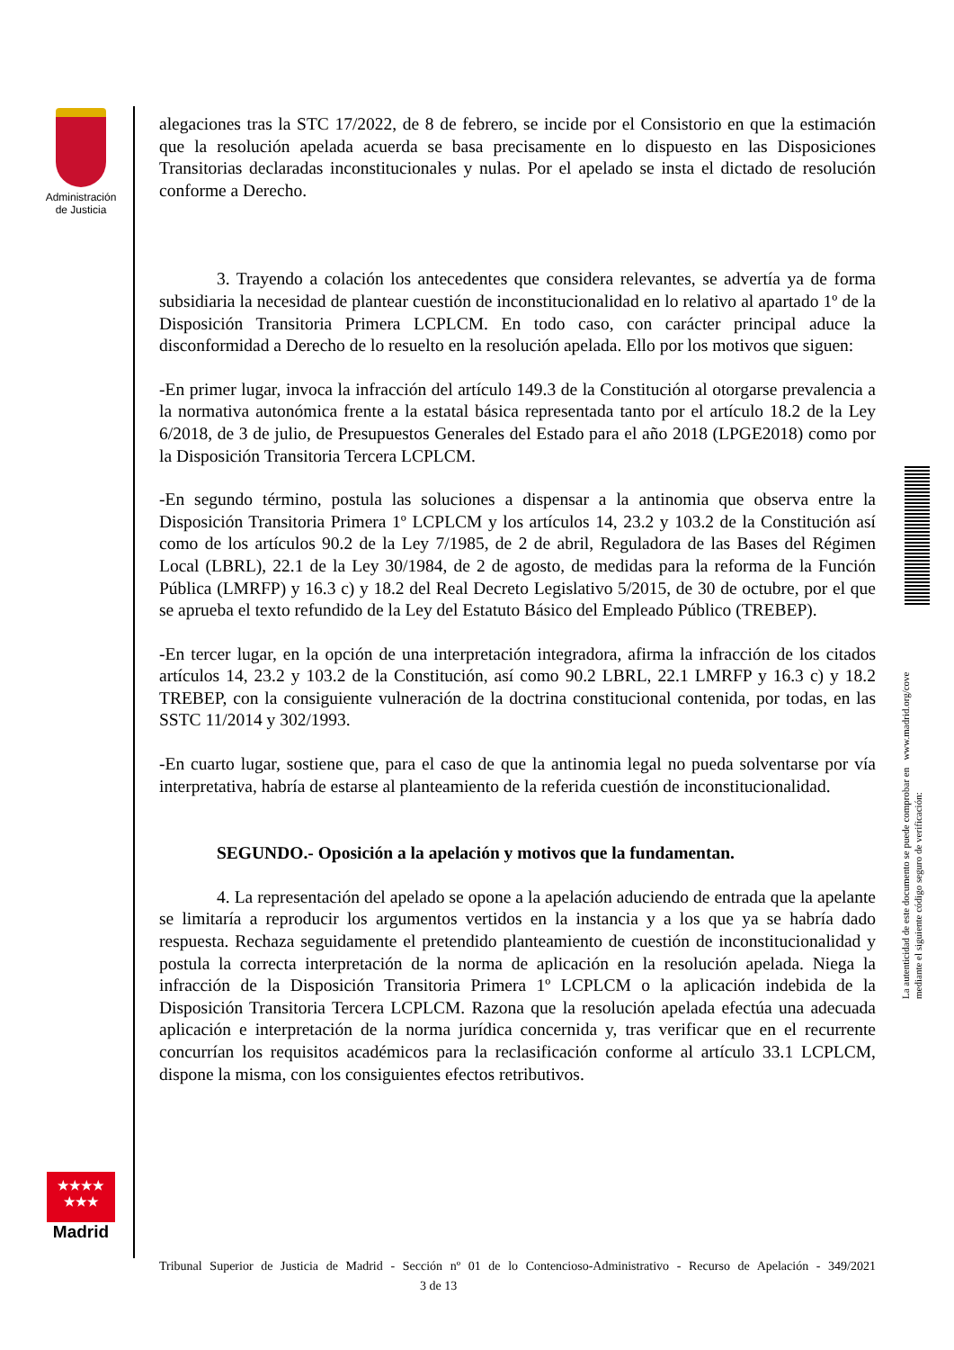Administración de Justicia
★★★★
★★★
Madrid
La autenticidad de este documento se puede comprobar en www.madrid.org/cove
mediante el siguiente código seguro de verificación:
alegaciones tras la STC 17/2022, de 8 de febrero, se incide por el Consistorio en que la estimación que la resolución apelada acuerda se basa precisamente en lo dispuesto en las Disposiciones Transitorias declaradas inconstitucionales y nulas. Por el apelado se insta el dictado de resolución conforme a Derecho.
3. Trayendo a colación los antecedentes que considera relevantes, se advertía ya de forma subsidiaria la necesidad de plantear cuestión de inconstitucionalidad en lo relativo al apartado 1º de la Disposición Transitoria Primera LCPLCM. En todo caso, con carácter principal aduce la disconformidad a Derecho de lo resuelto en la resolución apelada. Ello por los motivos que siguen:
-En primer lugar, invoca la infracción del artículo 149.3 de la Constitución al otorgarse prevalencia a la normativa autonómica frente a la estatal básica representada tanto por el artículo 18.2 de la Ley 6/2018, de 3 de julio, de Presupuestos Generales del Estado para el año 2018 (LPGE2018) como por la Disposición Transitoria Tercera LCPLCM.
-En segundo término, postula las soluciones a dispensar a la antinomia que observa entre la Disposición Transitoria Primera 1º LCPLCM y los artículos 14, 23.2 y 103.2 de la Constitución así como de los artículos 90.2 de la Ley 7/1985, de 2 de abril, Reguladora de las Bases del Régimen Local (LBRL), 22.1 de la Ley 30/1984, de 2 de agosto, de medidas para la reforma de la Función Pública (LMRFP) y 16.3 c) y 18.2 del Real Decreto Legislativo 5/2015, de 30 de octubre, por el que se aprueba el texto refundido de la Ley del Estatuto Básico del Empleado Público (TREBEP).
-En tercer lugar, en la opción de una interpretación integradora, afirma la infracción de los citados artículos 14, 23.2 y 103.2 de la Constitución, así como 90.2 LBRL, 22.1 LMRFP y 16.3 c) y 18.2 TREBEP, con la consiguiente vulneración de la doctrina constitucional contenida, por todas, en las SSTC 11/2014 y 302/1993.
-En cuarto lugar, sostiene que, para el caso de que la antinomia legal no pueda solventarse por vía interpretativa, habría de estarse al planteamiento de la referida cuestión de inconstitucionalidad.
SEGUNDO.- Oposición a la apelación y motivos que la fundamentan.
4. La representación del apelado se opone a la apelación aduciendo de entrada que la apelante se limitaría a reproducir los argumentos vertidos en la instancia y a los que ya se habría dado respuesta. Rechaza seguidamente el pretendido planteamiento de cuestión de inconstitucionalidad y postula la correcta interpretación de la norma de aplicación en la resolución apelada. Niega la infracción de la Disposición Transitoria Primera 1º LCPLCM o la aplicación indebida de la Disposición Transitoria Tercera LCPLCM. Razona que la resolución apelada efectúa una adecuada aplicación e interpretación de la norma jurídica concernida y, tras verificar que en el recurrente concurrían los requisitos académicos para la reclasificación conforme al artículo 33.1 LCPLCM, dispone la misma, con los consiguientes efectos retributivos.
Tribunal Superior de Justicia de Madrid - Sección nº 01 de lo Contencioso-Administrativo - Recurso de Apelación - 349/2021 3 de 13